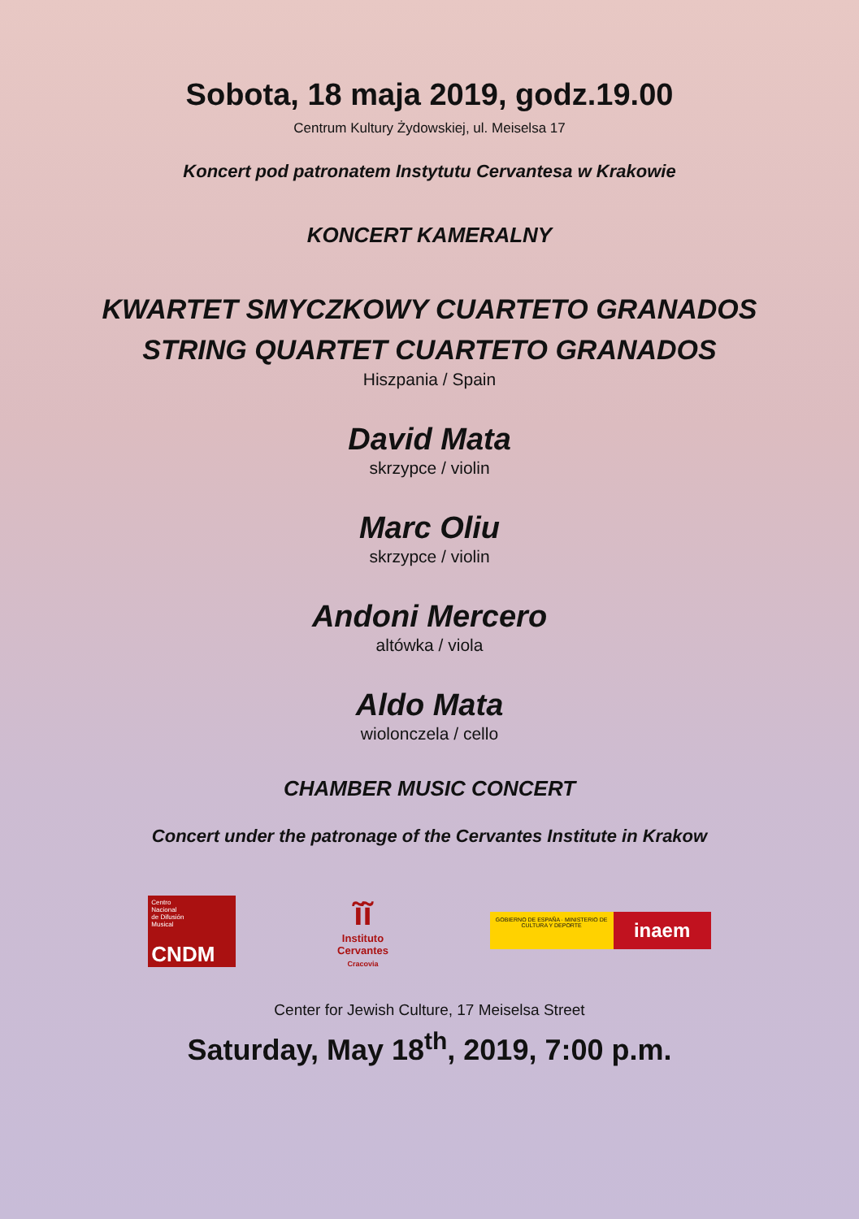Sobota, 18 maja 2019, godz.19.00
Centrum Kultury Żydowskiej, ul. Meiselsa 17
Koncert pod patronatem Instytutu Cervantesa w Krakowie
KONCERT KAMERALNY
KWARTET SMYCZKOWY CUARTETO GRANADOS
STRING QUARTET CUARTETO GRANADOS
Hiszpania / Spain
David Mata
skrzypce / violin
Marc Oliu
skrzypce / violin
Andoni Mercero
altówka / viola
Aldo Mata
wiolonczela / cello
CHAMBER MUSIC CONCERT
Concert under the patronage of the Cervantes Institute in Krakow
Centro
Nacional
de Difusión
Musical
CNDM
ĩĩ
Instituto
Cervantes
Cracovia
GOBIERNO DE ESPAÑA · MINISTERIO DE CULTURA Y DEPORTE
inaem
Center for Jewish Culture, 17 Meiselsa Street
Saturday, May 18<sup>th</sup>, 2019, 7:00 p.m.